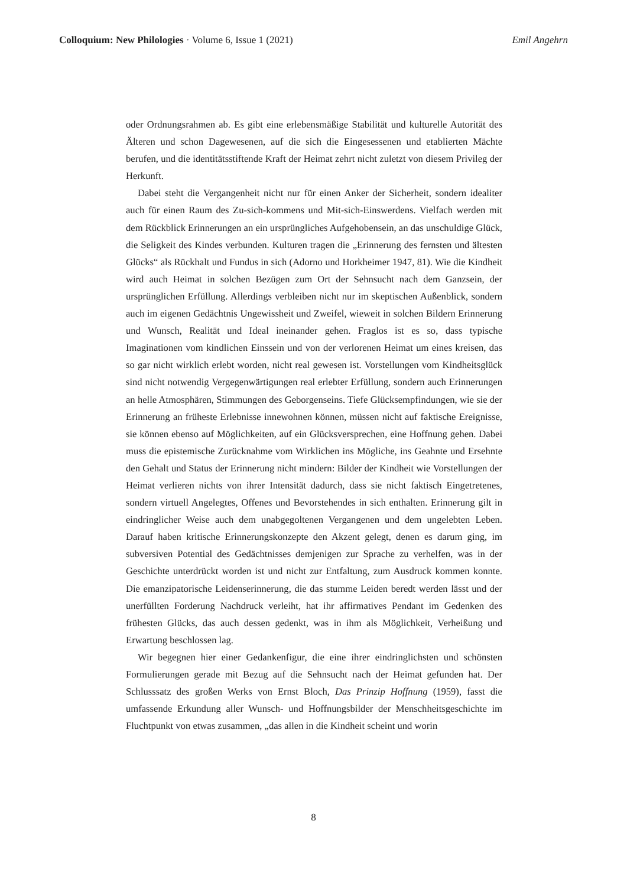Colloquium: New Philologies · Volume 6, Issue 1 (2021) Emil Angehrn
oder Ordnungsrahmen ab. Es gibt eine erlebensmäßige Stabilität und kulturelle Autorität des Älteren und schon Dagewesenen, auf die sich die Eingesessenen und etablierten Mächte berufen, und die identitätsstiftende Kraft der Heimat zehrt nicht zuletzt von diesem Privileg der Herkunft.
Dabei steht die Vergangenheit nicht nur für einen Anker der Sicherheit, sondern idealiter auch für einen Raum des Zu-sich-kommens und Mit-sich-Einswerdens. Vielfach werden mit dem Rückblick Erinnerungen an ein ursprüngliches Aufgehobensein, an das unschuldige Glück, die Seligkeit des Kindes verbunden. Kulturen tragen die „Erinnerung des fernsten und ältesten Glücks“ als Rückhalt und Fundus in sich (Adorno und Horkheimer 1947, 81). Wie die Kindheit wird auch Heimat in solchen Bezügen zum Ort der Sehnsucht nach dem Ganzsein, der ursprünglichen Erfüllung. Allerdings verbleiben nicht nur im skeptischen Außenblick, sondern auch im eigenen Gedächtnis Ungewissheit und Zweifel, wieweit in solchen Bildern Erinnerung und Wunsch, Realität und Ideal ineinander gehen. Fraglos ist es so, dass typische Imaginationen vom kindlichen Einssein und von der verlorenen Heimat um eines kreisen, das so gar nicht wirklich erlebt worden, nicht real gewesen ist. Vorstellungen vom Kindheitsglück sind nicht notwendig Vergegenwärtigungen real erlebter Erfüllung, sondern auch Erinnerungen an helle Atmosphären, Stimmungen des Geborgenseins. Tiefe Glücksempfindungen, wie sie der Erinnerung an früheste Erlebnisse innewohnen können, müssen nicht auf faktische Ereignisse, sie können ebenso auf Möglichkeiten, auf ein Glücksversprechen, eine Hoffnung gehen. Dabei muss die epistemische Zurücknahme vom Wirklichen ins Mögliche, ins Geahnte und Ersehnte den Gehalt und Status der Erinnerung nicht mindern: Bilder der Kindheit wie Vorstellungen der Heimat verlieren nichts von ihrer Intensität dadurch, dass sie nicht faktisch Eingetretenes, sondern virtuell Angelegtes, Offenes und Bevorstehendes in sich enthalten. Erinnerung gilt in eindringlicher Weise auch dem unabgegoltenen Vergangenen und dem ungelebten Leben. Darauf haben kritische Erinnerungskonzepte den Akzent gelegt, denen es darum ging, im subversiven Potential des Gedächtnisses demjenigen zur Sprache zu verhelfen, was in der Geschichte unterdrückt worden ist und nicht zur Entfaltung, zum Ausdruck kommen konnte. Die emanzipatorische Leidenserinnerung, die das stumme Leiden beredt werden lässt und der unerfüllten Forderung Nachdruck verleiht, hat ihr affirmatives Pendant im Gedenken des frühesten Glücks, das auch dessen gedenkt, was in ihm als Möglichkeit, Verheißung und Erwartung beschlossen lag.
Wir begegnen hier einer Gedankenfigur, die eine ihrer eindringlichsten und schönsten Formulierungen gerade mit Bezug auf die Sehnsucht nach der Heimat gefunden hat. Der Schlusssatz des großen Werks von Ernst Bloch, Das Prinzip Hoffnung (1959), fasst die umfassende Erkundung aller Wunsch- und Hoffnungsbilder der Menschheitsgeschichte im Fluchtpunkt von etwas zusammen, „das allen in die Kindheit scheint und worin
8